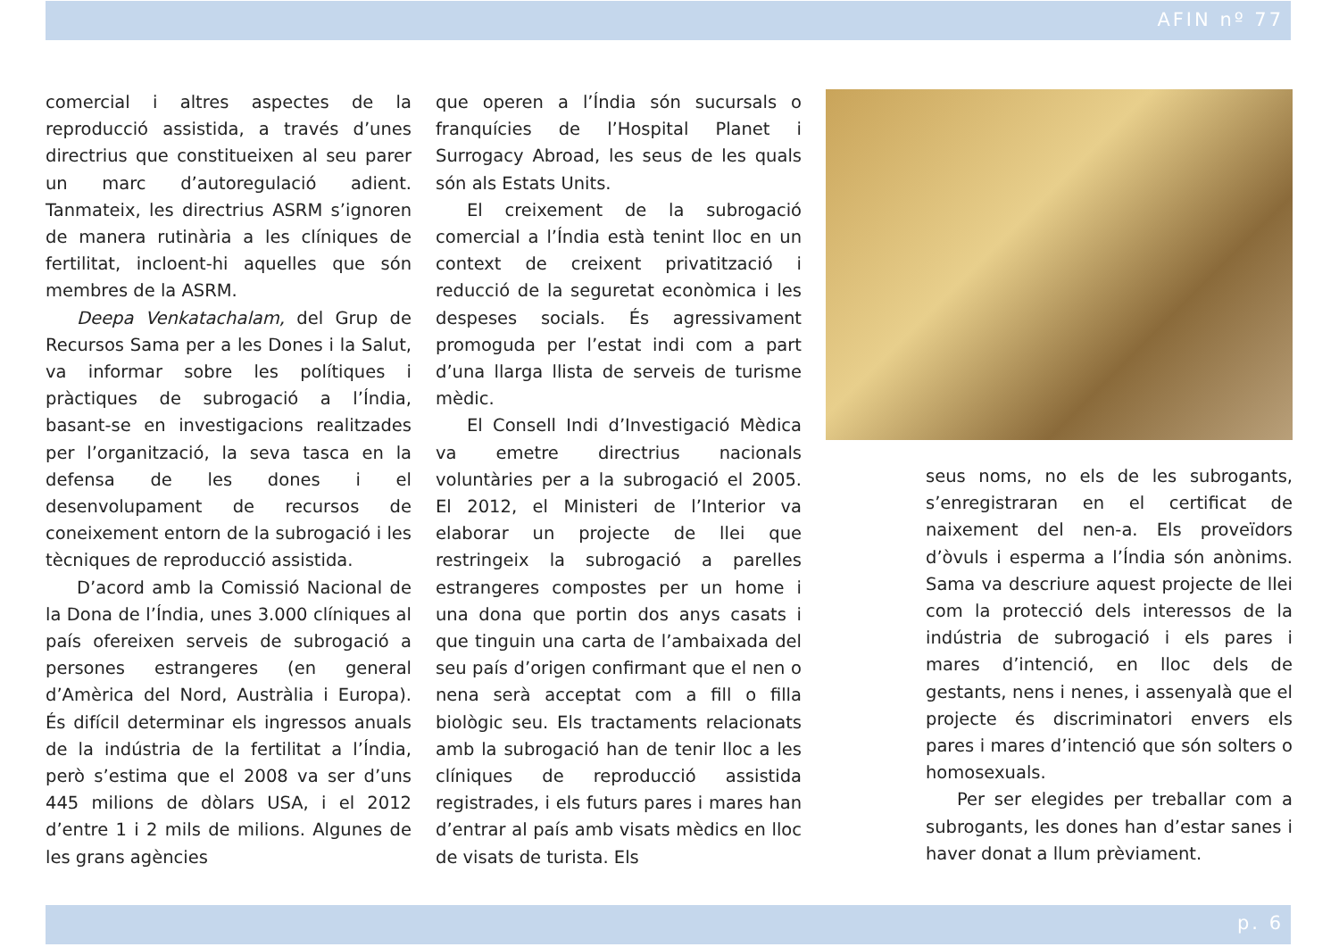AFIN nº 77
comercial i altres aspectes de la reproducció assistida, a través d’unes directrius que constitueixen al seu parer un marc d’autoregulació adient. Tanmateix, les directrius ASRM s’ignoren de manera rutinària a les clíniques de fertilitat, incloent-hi aquelles que són membres de la ASRM.
Deepa Venkatachalam, del Grup de Recursos Sama per a les Dones i la Salut, va informar sobre les polítiques i pràctiques de subrogació a l’Índia, basant-se en investigacions realitzades per l’organització, la seva tasca en la defensa de les dones i el desenvolupament de recursos de coneixement entorn de la subrogació i les tècniques de reproducció assistida.
D’acord amb la Comissió Nacional de la Dona de l’Índia, unes 3.000 clíniques al país ofereixen serveis de subrogació a persones estrangeres (en general d’Amèrica del Nord, Austràlia i Europa). És difícil determinar els ingressos anuals de la indústria de la fertilitat a l’Índia, però s’estima que el 2008 va ser d’uns 445 milions de dòlars USA, i el 2012 d’entre 1 i 2 mils de milions. Algunes de les grans agències
que operen a l’Índia són sucursals o franquícies de l’Hospital Planet i Surrogacy Abroad, les seus de les quals són als Estats Units.
El creixement de la subrogació comercial a l’Índia està tenint lloc en un context de creixent privatització i reducció de la seguretat econòmica i les despeses socials. És agressivament promoguda per l’estat indi com a part d’una llarga llista de serveis de turisme mèdic.
El Consell Indi d’Investigació Mèdica va emetre directrius nacionals voluntàries per a la subrogació el 2005. El 2012, el Ministeri de l’Interior va elaborar un projecte de llei que restringeix la subrogació a parelles estrangeres compostes per un home i una dona que portin dos anys casats i que tinguin una carta de l’ambaixada del seu país d’origen confirmant que el nen o nena serà acceptat com a fill o filla biològic seu. Els tractaments relacionats amb la subrogació han de tenir lloc a les clíniques de reproducció assistida registrades, i els futurs pares i mares han d’entrar al país amb visats mèdics en lloc de visats de turista. Els
seus noms, no els de les subrogants, s’enregistraran en el certificat de naixement del nen-a. Els proveïdors d’òvuls i esperma a l’Índia són anònims. Sama va descriure aquest projecte de llei com la protecció dels interessos de la indústria de subrogació i els pares i mares d’intenció, en lloc dels de gestants, nens i nenes, i assenyalà que el projecte és discriminatori envers els pares i mares d’intenció que són solters o homosexuals.
Per ser elegides per treballar com a subrogants, les dones han d’estar sanes i haver donat a llum prèviament.
p. 6